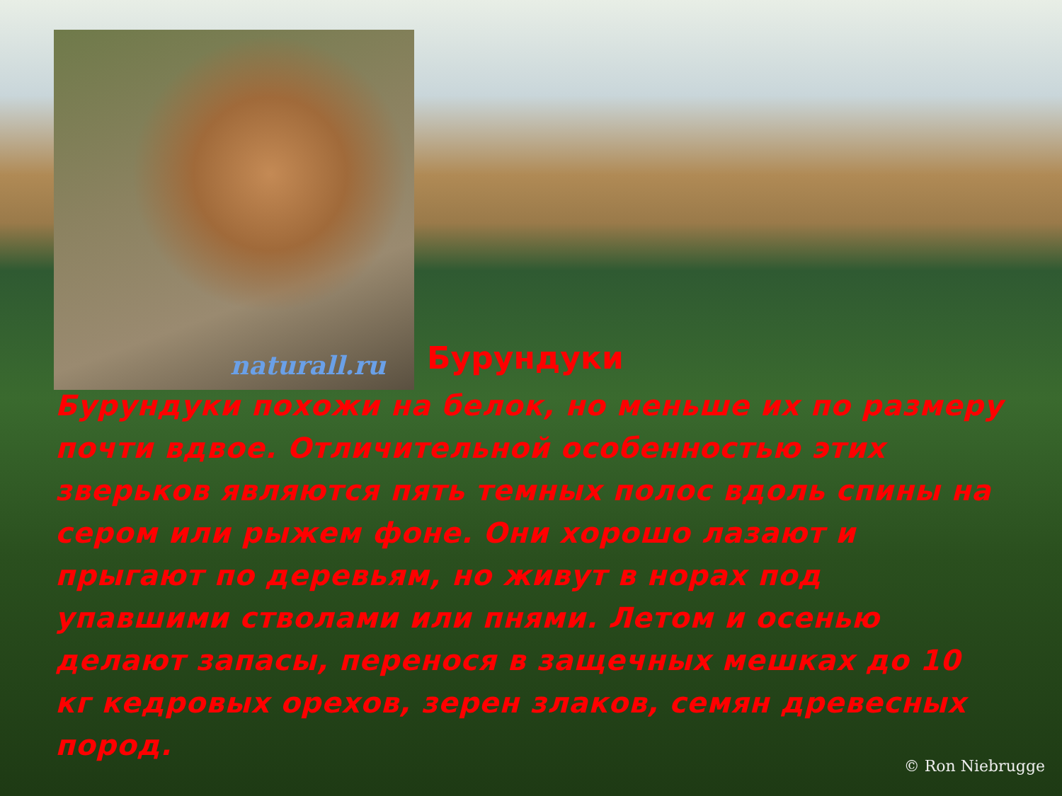naturall.ru
Бурундуки
Бурундуки похожи на белок, но меньше их по размеру почти вдвое. Отличительной особенностью этих зверьков являются пять темных полос вдоль спины на сером или рыжем фоне. Они хорошо лазают и прыгают по деревьям, но живут в норах под упавшими стволами или пнями. Летом и осенью делают запасы, перенося в защечных мешках до 10 кг кедровых орехов, зерен злаков, семян древесных пород.
© Ron Niebrugge